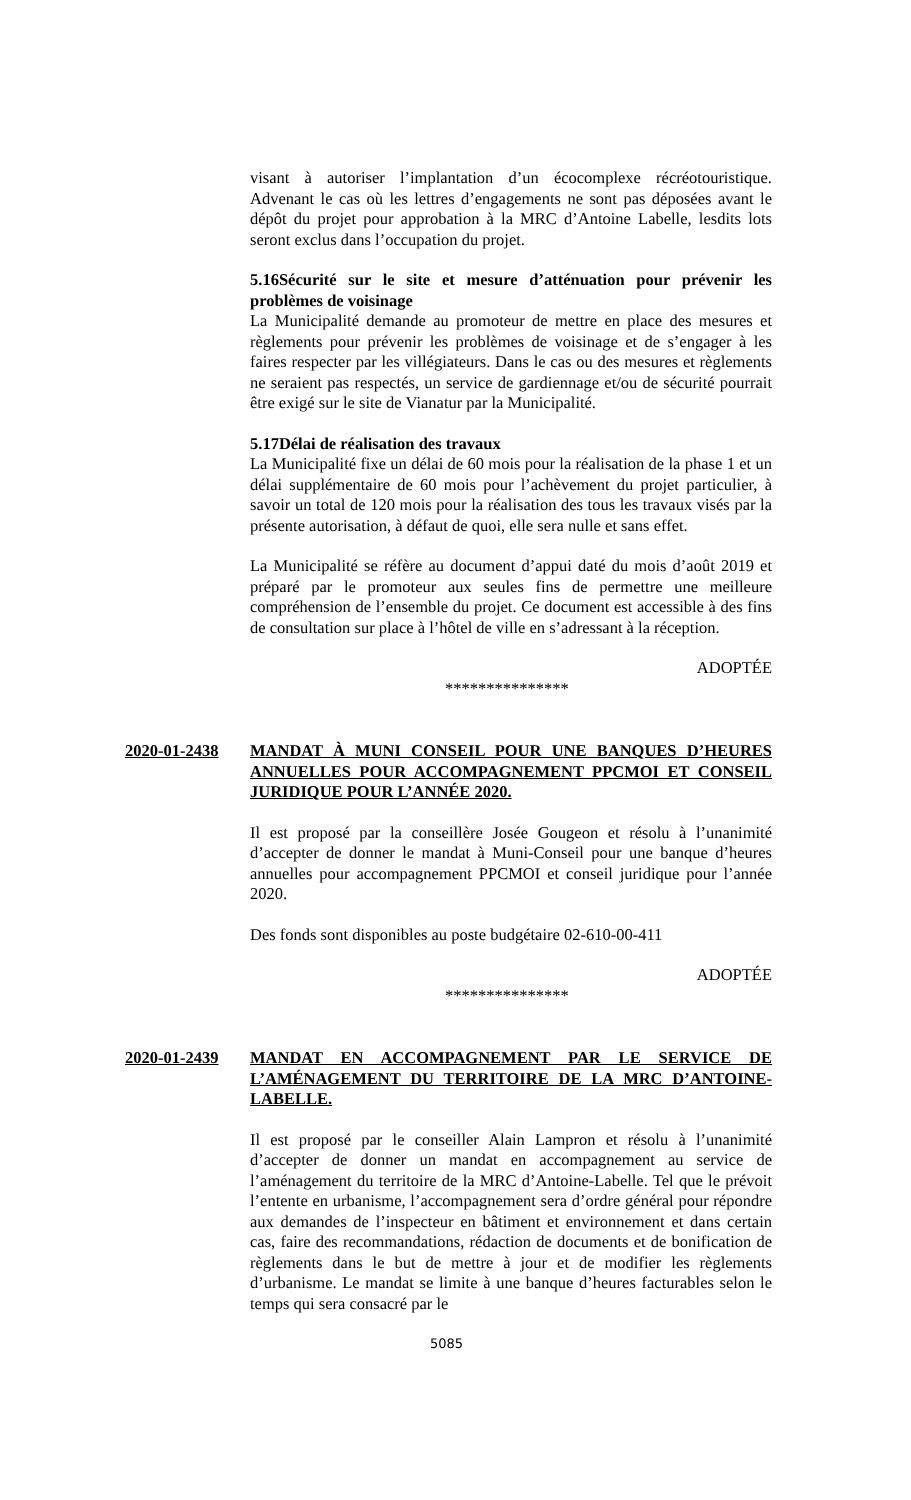visant à autoriser l’implantation d’un écocomplexe récréotouristique. Advenant le cas où les lettres d’engagements ne sont pas déposées avant le dépôt du projet pour approbation à la MRC d’Antoine Labelle, lesdits lots seront exclus dans l’occupation du projet.
5.16Sécurité sur le site et mesure d’atténuation pour prévenir les problèmes de voisinage
La Municipalité demande au promoteur de mettre en place des mesures et règlements pour prévenir les problèmes de voisinage et de s’engager à les faires respecter par les villégiateurs. Dans le cas ou des mesures et règlements ne seraient pas respectés, un service de gardiennage et/ou de sécurité pourrait être exigé sur le site de Vianatur par la Municipalité.
5.17Délai de réalisation des travaux
La Municipalité fixe un délai de 60 mois pour la réalisation de la phase 1 et un délai supplémentaire de 60 mois pour l’achèvement du projet particulier, à savoir un total de 120 mois pour la réalisation des tous les travaux visés par la présente autorisation, à défaut de quoi, elle sera nulle et sans effet.
La Municipalité se réfère au document d’appui daté du mois d’août 2019 et préparé par le promoteur aux seules fins de permettre une meilleure compréhension de l’ensemble du projet. Ce document est accessible à des fins de consultation sur place à l’hôtel de ville en s’adressant à la réception.
ADOPTÉE
***************
2020-01-2438 MANDAT À MUNI CONSEIL POUR UNE BANQUES D’HEURES ANNUELLES POUR ACCOMPAGNEMENT PPCMOI ET CONSEIL JURIDIQUE POUR L’ANNÉE 2020.
Il est proposé par la conseillère Josée Gougeon et résolu à l’unanimité d’accepter de donner le mandat à Muni-Conseil pour une banque d’heures annuelles pour accompagnement PPCMOI et conseil juridique pour l’année 2020.
Des fonds sont disponibles au poste budgétaire 02-610-00-411
ADOPTÉE
***************
2020-01-2439 MANDAT EN ACCOMPAGNEMENT PAR LE SERVICE DE L’AMÉNAGEMENT DU TERRITOIRE DE LA MRC D’ANTOINE-LABELLE.
Il est proposé par le conseiller Alain Lampron et résolu à l’unanimité d’accepter de donner un mandat en accompagnement au service de l’aménagement du territoire de la MRC d’Antoine-Labelle. Tel que le prévoit l’entente en urbanisme, l’accompagnement sera d’ordre général pour répondre aux demandes de l’inspecteur en bâtiment et environnement et dans certain cas, faire des recommandations, rédaction de documents et de bonification de règlements dans le but de mettre à jour et de modifier les règlements d’urbanisme. Le mandat se limite à une banque d’heures facturables selon le temps qui sera consacré par le
5085